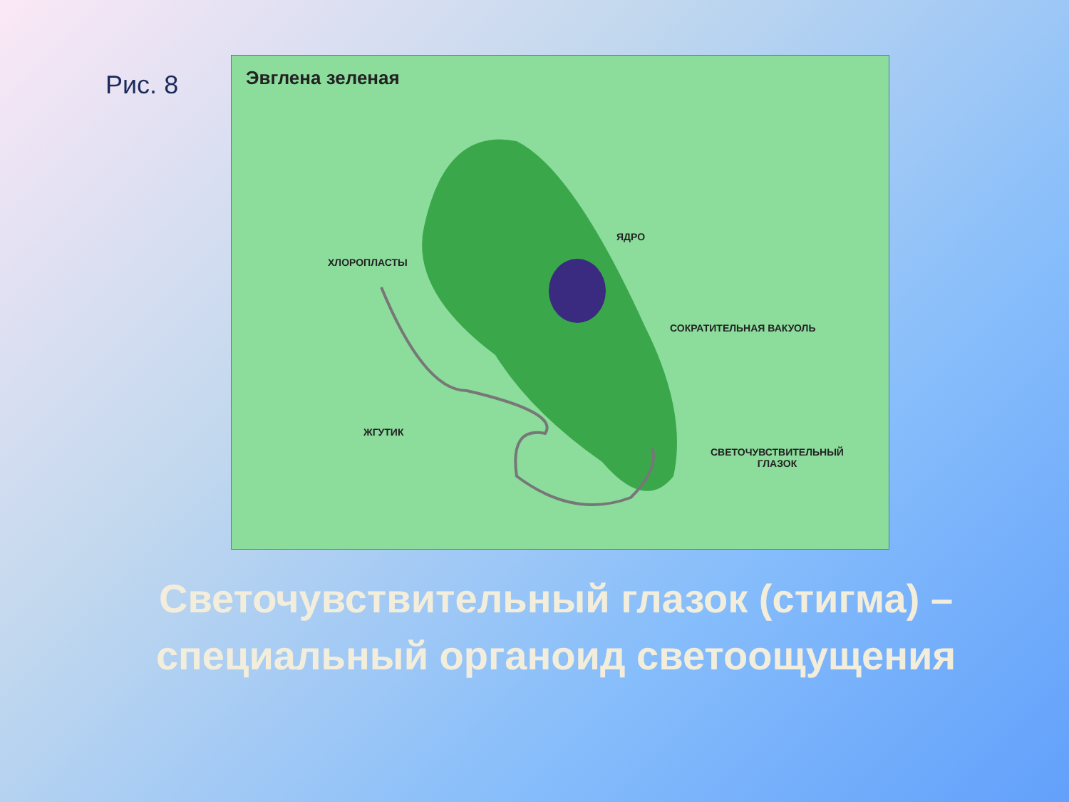Рис. 8
Эвглена зеленая
ХЛОРОПЛАСТЫ
ЯДРО
СОКРАТИТЕЛЬНАЯ ВАКУОЛЬ
ЖГУТИК
СВЕТОЧУВСТВИТЕЛЬНЫЙ
ГЛАЗОК
Светочувствительный глазок (стигма) – специальный органоид светоощущения